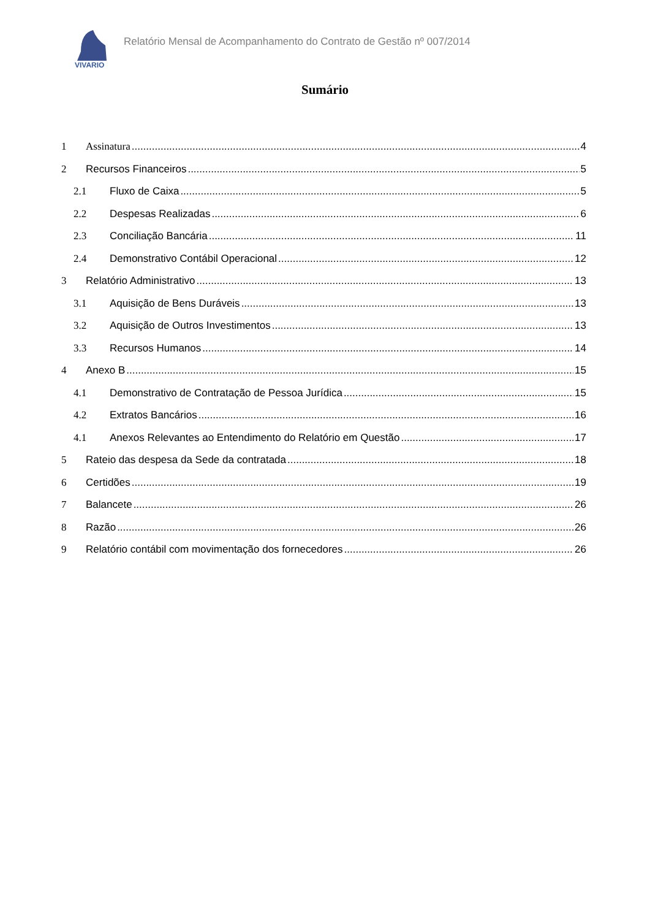VIVARIO
Relatório Mensal de Acompanhamento do Contrato de Gestão nº 007/2014
Sumário
1 Assinatura 4
2 Recursos Financeiros 5
2.1 Fluxo de Caixa 5
2.2 Despesas Realizadas 6
2.3 Conciliação Bancária 11
2.4 Demonstrativo Contábil Operacional 12
3 Relatório Administrativo 13
3.1 Aquisição de Bens Duráveis 13
3.2 Aquisição de Outros Investimentos 13
3.3 Recursos Humanos 14
4 Anexo B 15
4.1 Demonstrativo de Contratação de Pessoa Jurídica 15
4.2 Extratos Bancários 16
4.1 Anexos Relevantes ao Entendimento do Relatório em Questão 17
5 Rateio das despesa da Sede da contratada 18
6 Certidões 19
7 Balancete 26
8 Razão 26
9 Relatório contábil com movimentação dos fornecedores 26